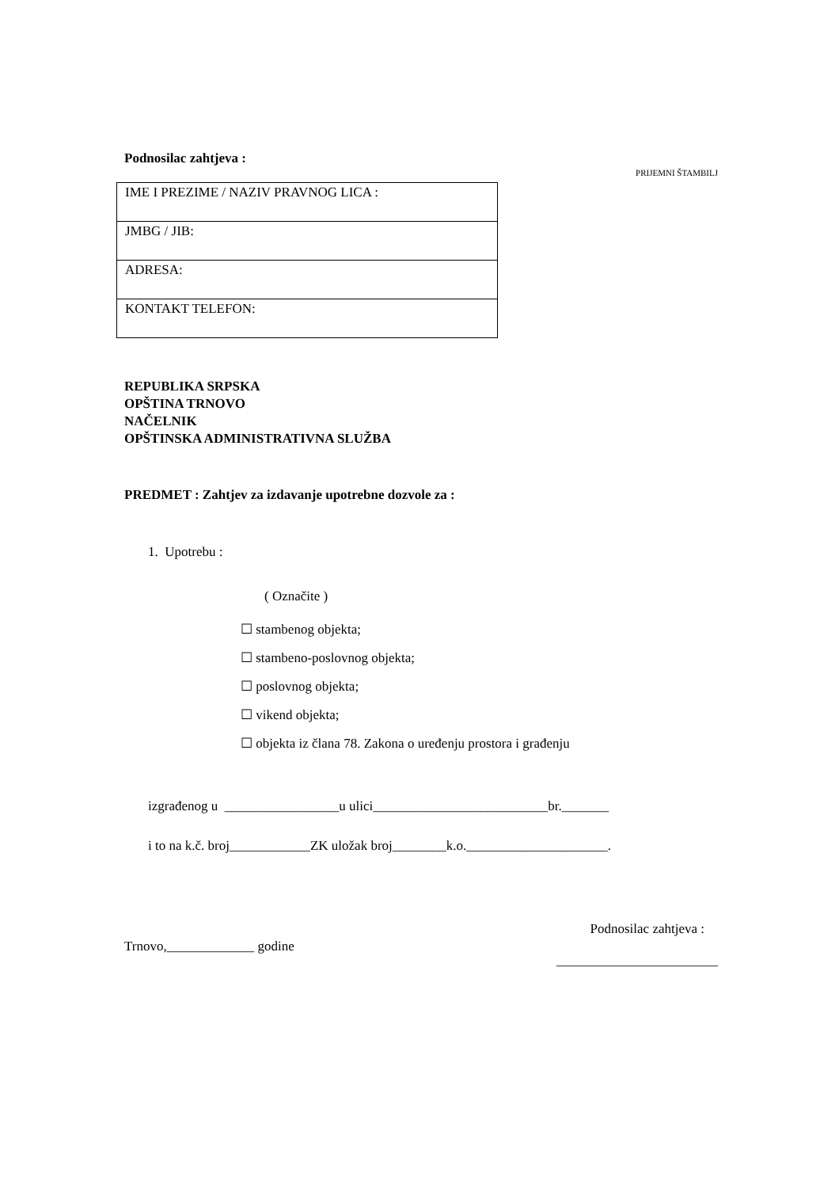Podnosilac zahtjeva : PRIJEMNI ŠTAMBILJ
| IME I PREZIME / NAZIV PRAVNOG LICA : |
| JMBG / JIB: |
| ADRESA: |
| KONTAKT TELEFON: |
REPUBLIKA SRPSKA
OPŠTINA TRNOVO
NAČELNIK
OPŠTINSKA ADMINISTRATIVNA SLUŽBA
PREDMET : Zahtjev za izdavanje upotrebne dozvole za :
1. Upotrebu :
( Označite )
☐ stambenog objekta;
☐ stambeno-poslovnog objekta;
☐ poslovnog objekta;
☐ vikend objekta;
☐ objekta iz člana 78. Zakona o uređenju prostora i građenju
izgrađenog u _________________u ulici__________________________br._______
i to na k.č. broj____________ZK uložak broj________k.o._____________________.
Trnovo,_____________ godine Podnosilac zahtjeva :
________________________